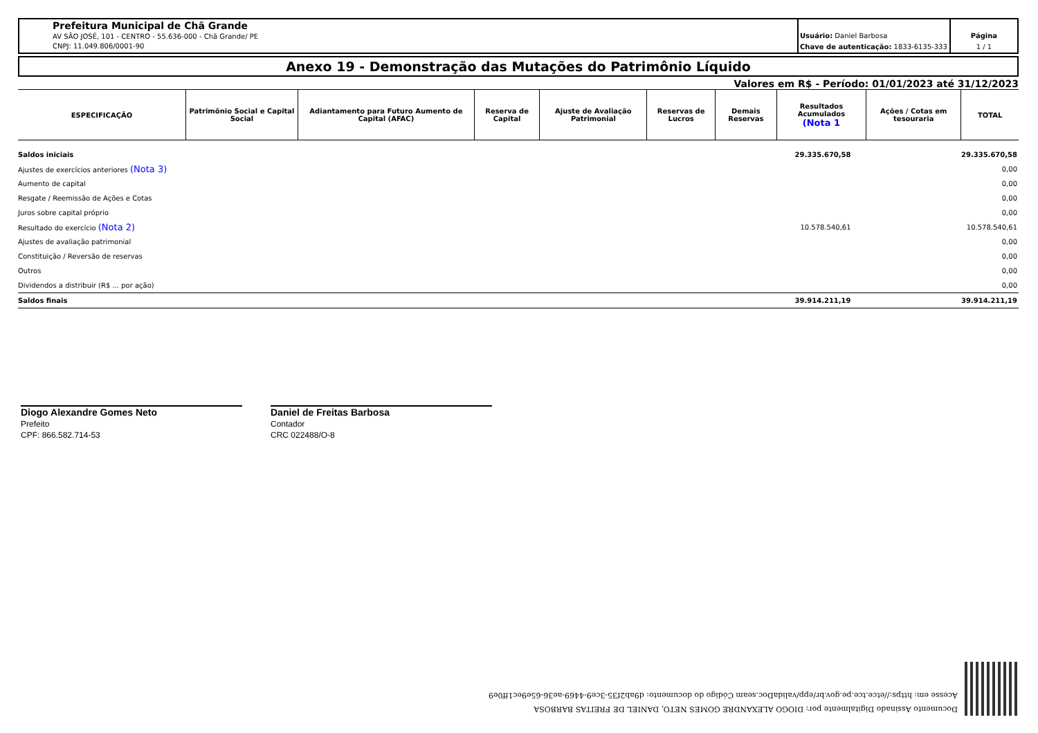Prefeitura Municipal de Chã Grande
AV SÃO JOSÉ, 101 - CENTRO - 55.636-000 - Chã Grande/ PE
CNPJ: 11.049.806/0001-90
Usuário: Daniel Barbosa
Chave de autenticação: 1833-6135-333
Página
1 / 1
Anexo 19 - Demonstração das Mutações do Patrimônio Líquido
Valores em R$ - Período: 01/01/2023 até 31/12/2023
| ESPECIFICAÇÃO | Patrimônio Social e Capital Social | Adiantamento para Futuro Aumento de Capital (AFAC) | Reserva de Capital | Ajuste de Avaliação Patrimonial | Reservas de Lucros | Demais Reservas | Resultados Acumulados (Nota 1 | Ações / Cotas em tesouraria | TOTAL |
| --- | --- | --- | --- | --- | --- | --- | --- | --- | --- |
| Saldos iniciais | | | | | | | 29.335.670,58 | | 29.335.670,58 |
| Ajustes de exercícios anteriores (Nota 3) | | | | | | | | | 0,00 |
| Aumento de capital | | | | | | | | | 0,00 |
| Resgate / Reemissão de Ações e Cotas | | | | | | | | | 0,00 |
| Juros sobre capital próprio | | | | | | | | | 0,00 |
| Resultado do exercício (Nota 2) | | | | | | | 10.578.540,61 | | 10.578.540,61 |
| Ajustes de avaliação patrimonial | | | | | | | | | 0,00 |
| Constituição / Reversão de reservas | | | | | | | | | 0,00 |
| Outros | | | | | | | | | 0,00 |
| Dividendos a distribuir (R$ ... por ação) | | | | | | | | | 0,00 |
| Saldos finais | | | | | | | 39.914.211,19 | | 39.914.211,19 |
Diogo Alexandre Gomes Neto
Prefeito
CPF: 866.582.714-53
Daniel de Freitas Barbosa
Contador
CRC 022488/O-8
Documento Assinado Digitalmente por: DIOGO ALEXANDRE GOMES NETO, DANIEL DE FREITAS BARBOSA
Acesse em: https://etce.tce.pe.gov.br/epp/validaDoc.seam Código do documento: d9ab2f35-3ce9-4469-ae36-65e9ec1ff0e9